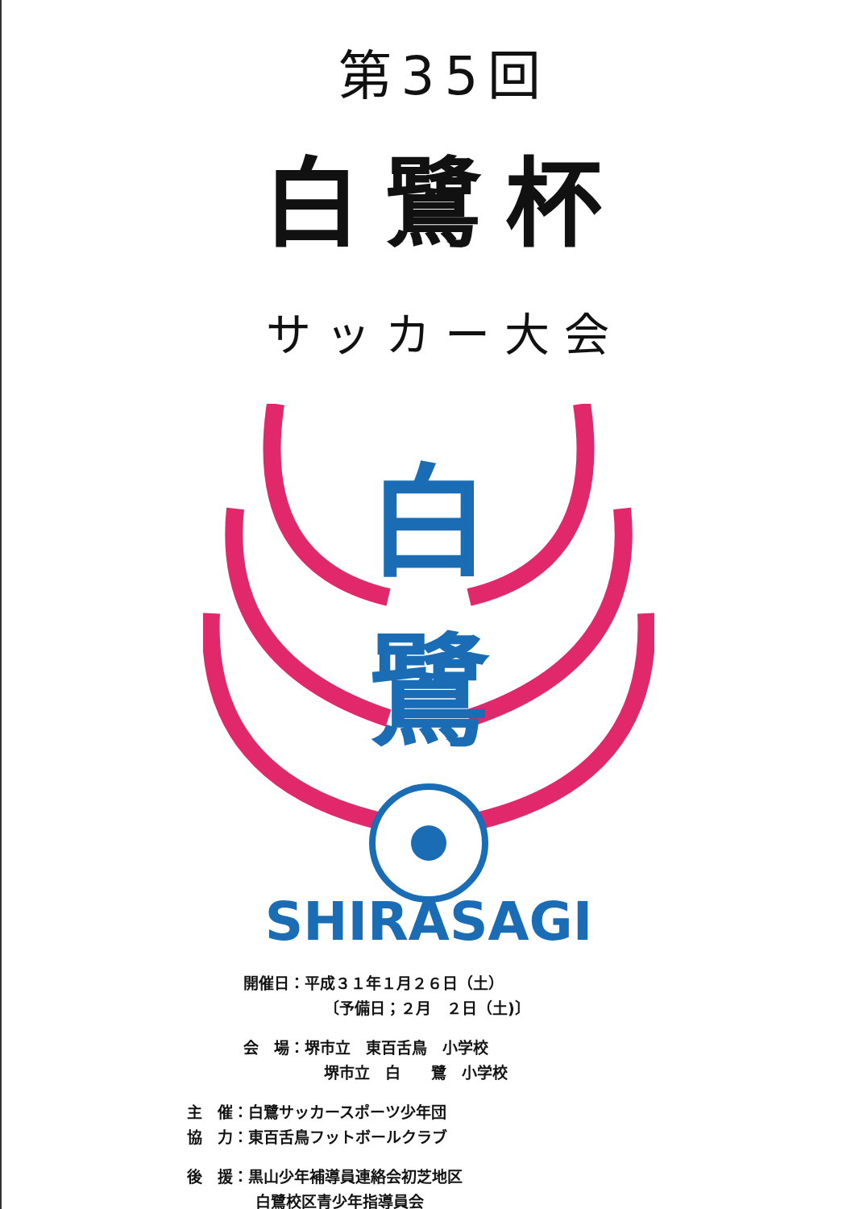第35回
白鷺杯
サッカー大会
白
鷺
SHIRASAGI
開催日：平成３１年１月２６日（土）
〔予備日；２月　２日（土)〕
会　場：堺市立　東百舌鳥　小学校
堺市立　白　　鷺　小学校
主　催：白鷺サッカースポーツ少年団
協　力：東百舌鳥フットボールクラブ
後　援：黒山少年補導員連絡会初芝地区
白鷺校区青少年指導員会